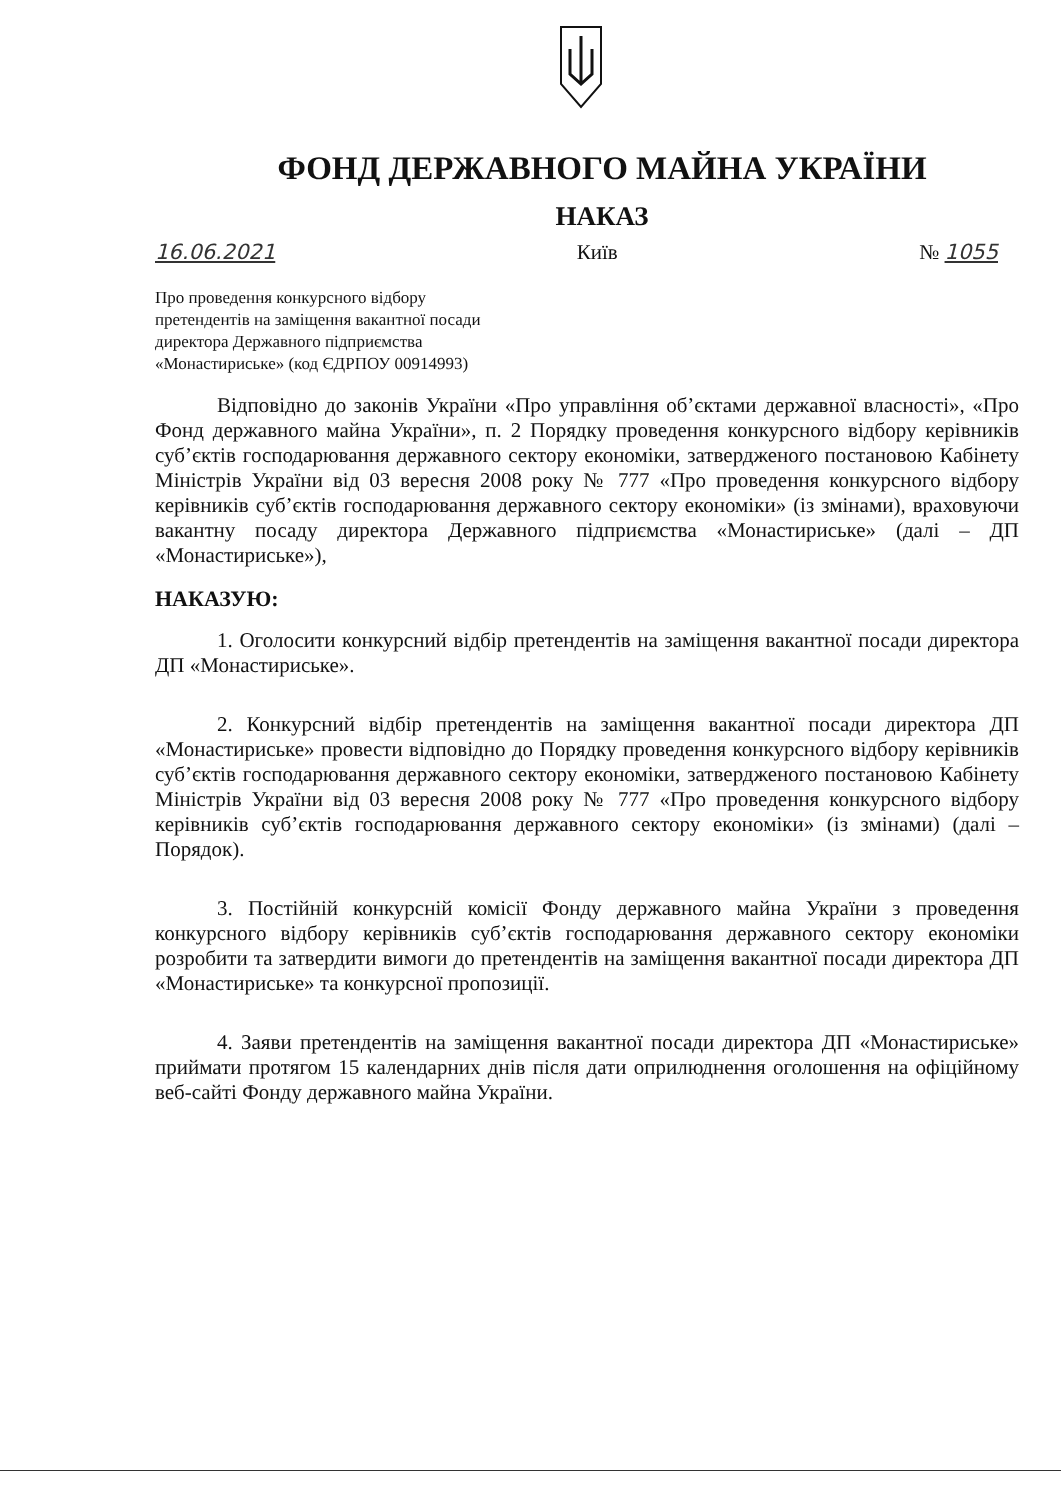ФОНД ДЕРЖАВНОГО МАЙНА УКРАЇНИ
НАКАЗ
16.06.2021 Київ № 1055
Про проведення конкурсного відбору претендентів на заміщення вакантної посади директора Державного підприємства «Монастириське» (код ЄДРПОУ 00914993)
Відповідно до законів України «Про управління об’єктами державної власності», «Про Фонд державного майна України», п. 2 Порядку проведення конкурсного відбору керівників суб’єктів господарювання державного сектору економіки, затвердженого постановою Кабінету Міністрів України від 03 вересня 2008 року № 777 «Про проведення конкурсного відбору керівників суб’єктів господарювання державного сектору економіки» (із змінами), враховуючи вакантну посаду директора Державного підприємства «Монастириське» (далі – ДП «Монастириське»),
НАКАЗУЮ:
1. Оголосити конкурсний відбір претендентів на заміщення вакантної посади директора ДП «Монастириське».
2. Конкурсний відбір претендентів на заміщення вакантної посади директора ДП «Монастириське» провести відповідно до Порядку проведення конкурсного відбору керівників суб’єктів господарювання державного сектору економіки, затвердженого постановою Кабінету Міністрів України від 03 вересня 2008 року № 777 «Про проведення конкурсного відбору керівників суб’єктів господарювання державного сектору економіки» (із змінами) (далі – Порядок).
3. Постійній конкурсній комісії Фонду державного майна України з проведення конкурсного відбору керівників суб’єктів господарювання державного сектору економіки розробити та затвердити вимоги до претендентів на заміщення вакантної посади директора ДП «Монастириське» та конкурсної пропозиції.
4. Заяви претендентів на заміщення вакантної посади директора ДП «Монастириське» приймати протягом 15 календарних днів після дати оприлюднення оголошення на офіційному веб-сайті Фонду державного майна України.